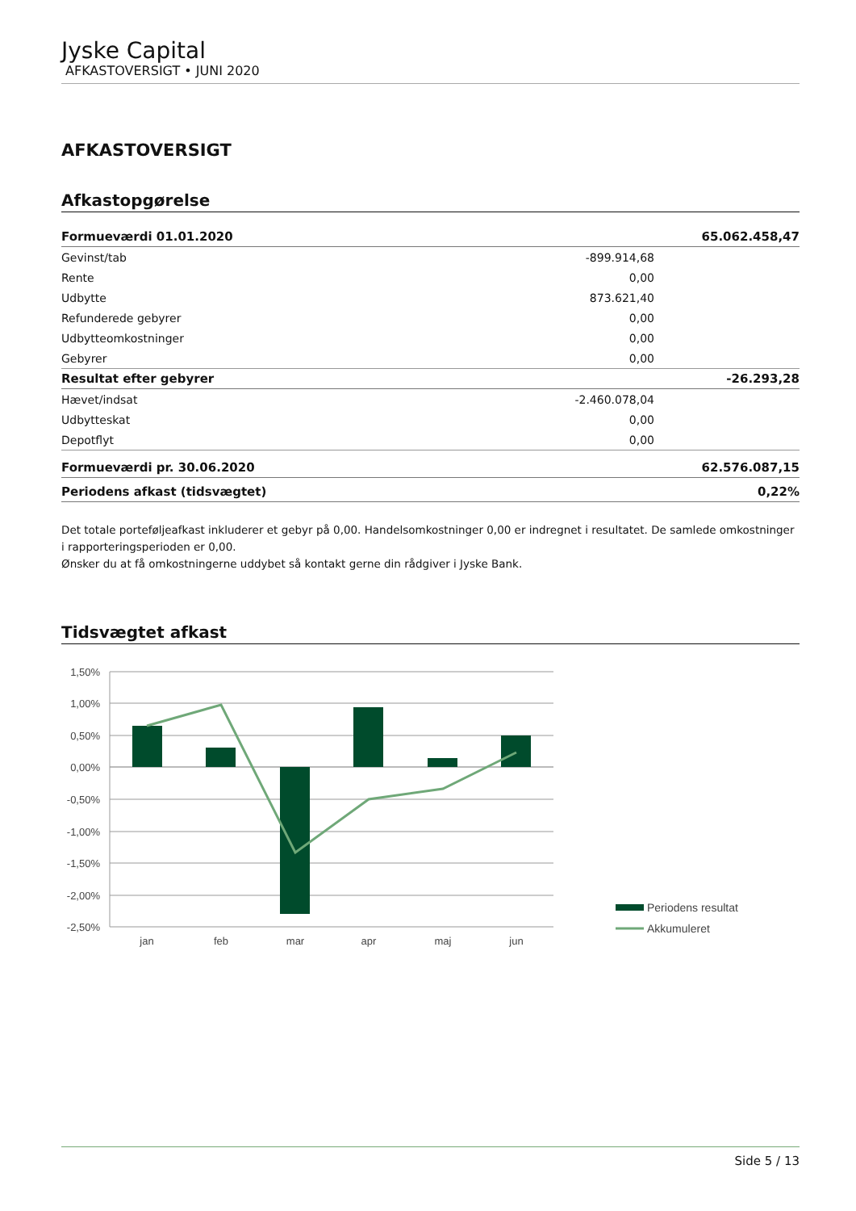Jyske Capital
AFKASTOVERSIGT • JUNI 2020
AFKASTOVERSIGT
Afkastopgørelse
| Formueværdi 01.01.2020 | | 65.062.458,47 |
| Gevinst/tab | -899.914,68 | |
| Rente | 0,00 | |
| Udbytte | 873.621,40 | |
| Refunderede gebyrer | 0,00 | |
| Udbytteomkostninger | 0,00 | |
| Gebyrer | 0,00 | |
| Resultat efter gebyrer | | -26.293,28 |
| Hævet/indsat | -2.460.078,04 | |
| Udbytteskat | 0,00 | |
| Depotflyt | 0,00 | |
| Formueværdi pr. 30.06.2020 | | 62.576.087,15 |
| Periodens afkast (tidsvægtet) | | 0,22% |
Det totale porteføljeafkast inkluderer et gebyr på 0,00. Handelsomkostninger 0,00 er indregnet i resultatet. De samlede omkostninger i rapporteringsperioden er 0,00.
Ønsker du at få omkostningerne uddybet så kontakt gerne din rådgiver i Jyske Bank.
Tidsvægtet afkast
1,50%
1,00%
0,50%
0,00%
-0,50%
-1,00%
-1,50%
-2,00%
-2,50%
jan
feb
mar
apr
maj
jun
Periodens resultat
Akkumuleret
Side 5 / 13